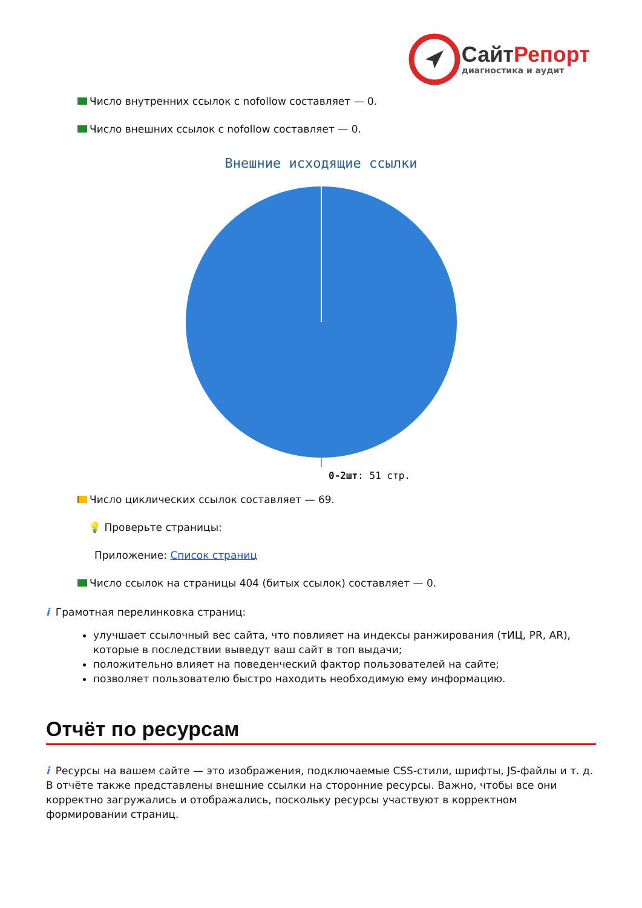СайтРепорт
диагностика и аудит
Число внутренних ссылок с nofollow составляет — 0.
Число внешних ссылок с nofollow составляет — 0.
Внешние исходящие ссылки
0-2шт: 51 стр.
Число циклических ссылок составляет — 69.
💡 Проверьте страницы:
Приложение: Список страниц
Число ссылок на страницы 404 (битых ссылок) составляет — 0.
i Грамотная перелинковка страниц:
улучшает ссылочный вес сайта, что повлияет на индексы ранжирования (тИЦ, PR, AR), которые в последствии выведут ваш сайт в топ выдачи;
положительно влияет на поведенческий фактор пользователей на сайте;
позволяет пользователю быстро находить необходимую ему информацию.
Отчёт по ресурсам
i Ресурсы на вашем сайте — это изображения, подключаемые CSS-стили, шрифты, JS-файлы и т. д. В отчёте также представлены внешние ссылки на сторонние ресурсы. Важно, чтобы все они корректно загружались и отображались, поскольку ресурсы участвуют в корректном формировании страниц.